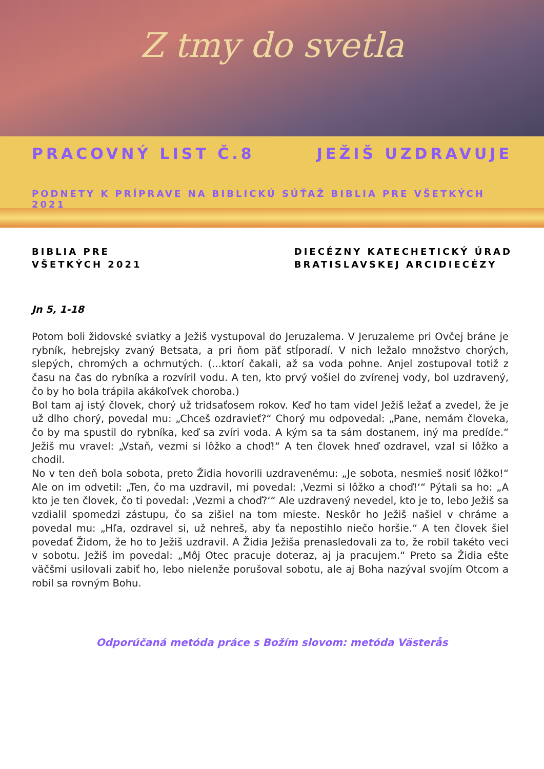Z tmy do svetla
PRACOVNÝ LIST Č.8 JEŽIŠ UZDRAVUJE
PODNETY K PRÍPRAVE NA BIBLICKÚ SÚŤAŽ BIBLIA PRE VŠETKÝCH 2021
BIBLIA PRE
VŠETKÝCH 2021
DIECÉZNY KATECHETICKÝ ÚRAD
BRATISLAVSKEJ ARCIDIECÉZY
Jn 5, 1-18
Potom boli židovské sviatky a Ježiš vystupoval do Jeruzalema. V Jeruzaleme pri Ovčej bráne je rybník, hebrejsky zvaný Betsata, a pri ňom päť stĺporadí. V nich ležalo množstvo chorých, slepých, chromých a ochrnutých. (...ktorí čakali, až sa voda pohne. Anjel zostupoval totiž z času na čas do rybníka a rozvíril vodu. A ten, kto prvý vošiel do zvírenej vody, bol uzdravený, čo by ho bola trápila akákoľvek choroba.)
Bol tam aj istý človek, chorý už tridsaťosem rokov. Keď ho tam videl Ježiš ležať a zvedel, že je už dlho chorý, povedal mu: „Chceš ozdravieť?“ Chorý mu odpovedal: „Pane, nemám človeka, čo by ma spustil do rybníka, keď sa zvíri voda. A kým sa ta sám dostanem, iný ma predíde.“ Ježiš mu vravel: „Vstaň, vezmi si lôžko a choď!“ A ten človek hneď ozdravel, vzal si lôžko a chodil.
No v ten deň bola sobota, preto Židia hovorili uzdravenému: „Je sobota, nesmieš nosiť lôžko!“ Ale on im odvetil: „Ten, čo ma uzdravil, mi povedal: ‚Vezmi si lôžko a choď!‘“ Pýtali sa ho: „A kto je ten človek, čo ti povedal: ‚Vezmi a choď?‘“ Ale uzdravený nevedel, kto je to, lebo Ježiš sa vzdialil spomedzi zástupu, čo sa zišiel na tom mieste. Neskôr ho Ježiš našiel v chráme a povedal mu: „Hľa, ozdravel si, už nehreš, aby ťa nepostihlo niečo horšie.“ A ten človek šiel povedať Židom, že ho to Ježiš uzdravil. A Židia Ježiša prenasledovali za to, že robil takéto veci v sobotu. Ježiš im povedal: „Môj Otec pracuje doteraz, aj ja pracujem.“ Preto sa Židia ešte väčšmi usilovali zabiť ho, lebo nielenže porušoval sobotu, ale aj Boha nazýval svojím Otcom a robil sa rovným Bohu.
Odporúčaná metóda práce s Božím slovom: metóda Västerås